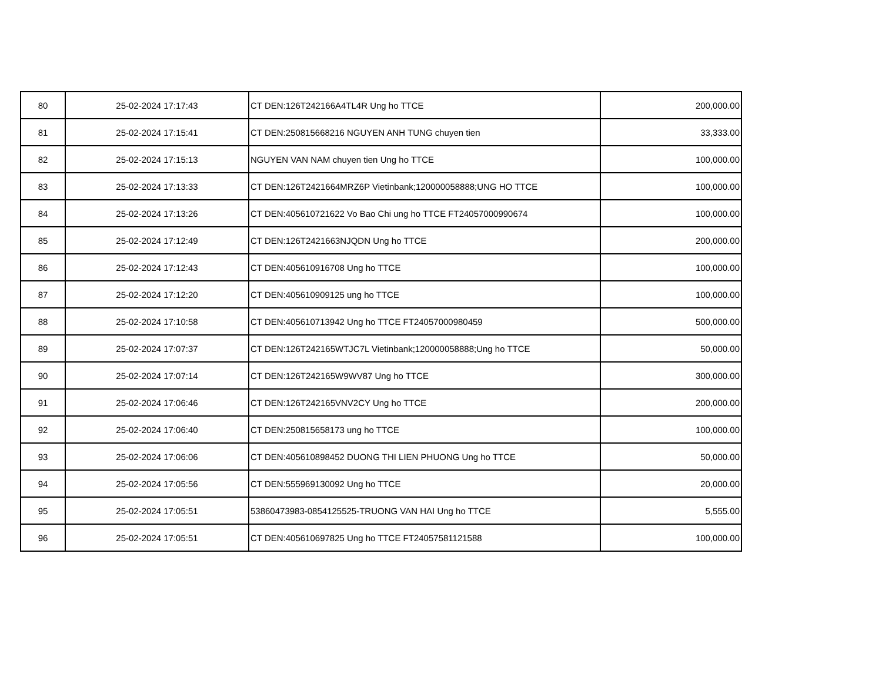| 80 | 25-02-2024 17:17:43 | CT DEN:126T242166A4TL4R Ung ho TTCE | 200,000.00 |
| 81 | 25-02-2024 17:15:41 | CT DEN:250815668216 NGUYEN ANH TUNG chuyen tien | 33,333.00 |
| 82 | 25-02-2024 17:15:13 | NGUYEN VAN NAM chuyen tien Ung ho TTCE | 100,000.00 |
| 83 | 25-02-2024 17:13:33 | CT DEN:126T2421664MRZ6P Vietinbank;120000058888;UNG HO TTCE | 100,000.00 |
| 84 | 25-02-2024 17:13:26 | CT DEN:405610721622 Vo Bao Chi ung ho TTCE FT24057000990674 | 100,000.00 |
| 85 | 25-02-2024 17:12:49 | CT DEN:126T2421663NJQDN Ung ho TTCE | 200,000.00 |
| 86 | 25-02-2024 17:12:43 | CT DEN:405610916708 Ung ho TTCE | 100,000.00 |
| 87 | 25-02-2024 17:12:20 | CT DEN:405610909125 ung ho TTCE | 100,000.00 |
| 88 | 25-02-2024 17:10:58 | CT DEN:405610713942 Ung ho TTCE FT24057000980459 | 500,000.00 |
| 89 | 25-02-2024 17:07:37 | CT DEN:126T242165WTJC7L Vietinbank;120000058888;Ung ho TTCE | 50,000.00 |
| 90 | 25-02-2024 17:07:14 | CT DEN:126T242165W9WV87 Ung ho TTCE | 300,000.00 |
| 91 | 25-02-2024 17:06:46 | CT DEN:126T242165VNV2CY Ung ho TTCE | 200,000.00 |
| 92 | 25-02-2024 17:06:40 | CT DEN:250815658173 ung ho TTCE | 100,000.00 |
| 93 | 25-02-2024 17:06:06 | CT DEN:405610898452 DUONG THI LIEN PHUONG Ung ho TTCE | 50,000.00 |
| 94 | 25-02-2024 17:05:56 | CT DEN:555969130092 Ung ho TTCE | 20,000.00 |
| 95 | 25-02-2024 17:05:51 | 53860473983-0854125525-TRUONG VAN HAI Ung ho TTCE | 5,555.00 |
| 96 | 25-02-2024 17:05:51 | CT DEN:405610697825 Ung ho TTCE FT24057581121588 | 100,000.00 |